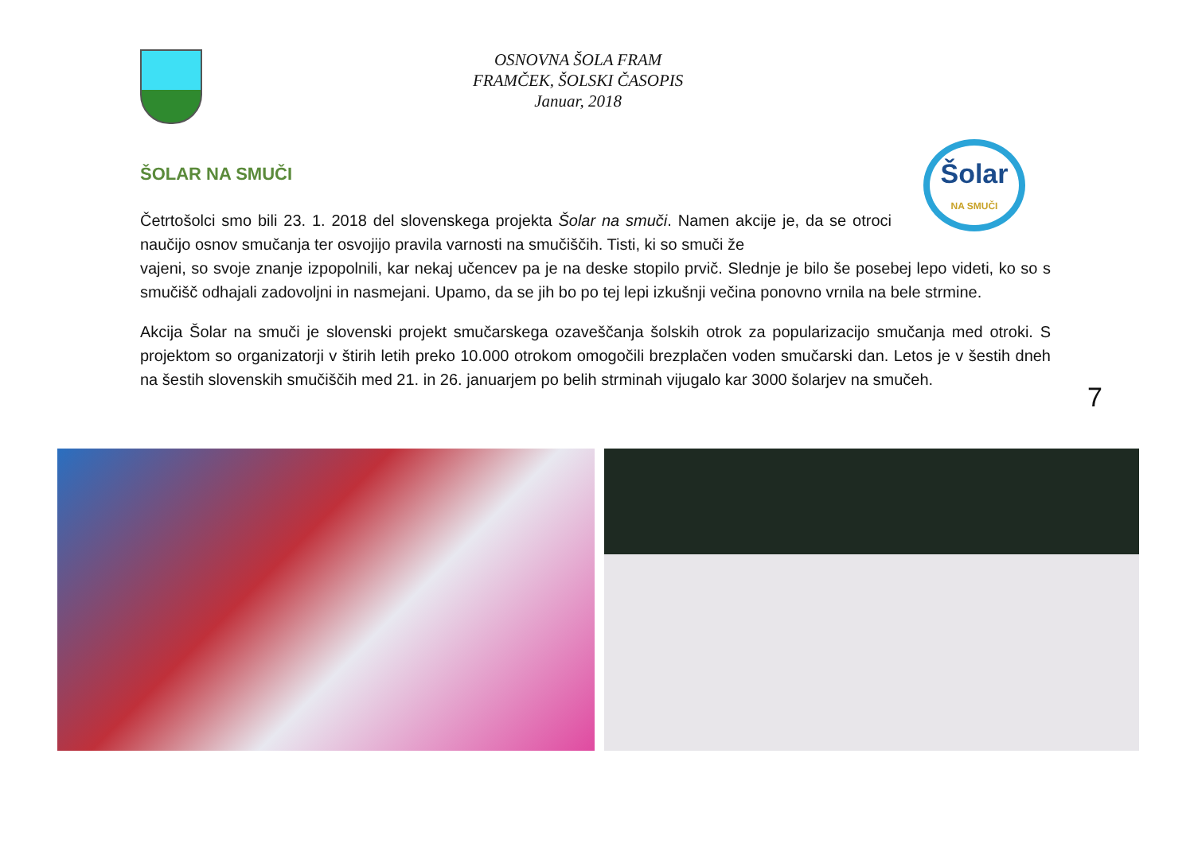OSNOVNA ŠOLA FRAM
FRAMČEK, ŠOLSKI ČASOPIS
Januar, 2018
Šolar
NA SMUČI
ŠOLAR NA SMUČI
Četrtošolci smo bili 23. 1. 2018 del slovenskega projekta Šolar na smuči. Namen akcije je, da se otroci naučijo osnov smučanja ter osvojijo pravila varnosti na smučiščih. Tisti, ki so smuči že
vajeni, so svoje znanje izpopolnili, kar nekaj učencev pa je na deske stopilo prvič. Slednje je bilo še posebej lepo videti, ko so s smučišč odhajali zadovoljni in nasmejani. Upamo, da se jih bo po tej lepi izkušnji večina ponovno vrnila na bele strmine.
Akcija Šolar na smuči je slovenski projekt smučarskega ozaveščanja šolskih otrok za popularizacijo smučanja med otroki. S projektom so organizatorji v štirih letih preko 10.000 otrokom omogočili brezplačen voden smučarski dan. Letos je v šestih dneh na šestih slovenskih smučiščih med 21. in 26. januarjem po belih strminah vijugalo kar 3000 šolarjev na smučeh.
7